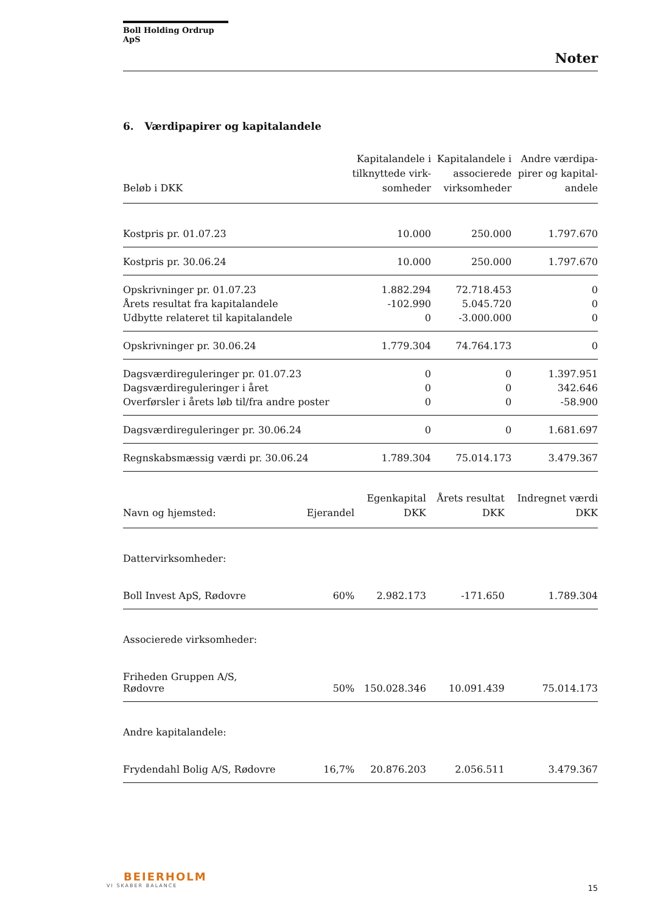Boll Holding Ordrup ApS
Noter
6. Værdipapirer og kapitalandele
| Beløb i DKK | Kapitalandele i tilknyttede virk- somheder | Kapitalandele i associerede virksomheder | Andre værdipa- pirer og kapital- andele |
| --- | --- | --- | --- |
| Kostpris pr. 01.07.23 | 10.000 | 250.000 | 1.797.670 |
| Kostpris pr. 30.06.24 | 10.000 | 250.000 | 1.797.670 |
| Opskrivninger pr. 01.07.23 | 1.882.294 | 72.718.453 | 0 |
| Årets resultat fra kapitalandele | -102.990 | 5.045.720 | 0 |
| Udbytte relateret til kapitalandele | 0 | -3.000.000 | 0 |
| Opskrivninger pr. 30.06.24 | 1.779.304 | 74.764.173 | 0 |
| Dagsværdireguleringer pr. 01.07.23 | 0 | 0 | 1.397.951 |
| Dagsværdireguleringer i året | 0 | 0 | 342.646 |
| Overførsler i årets løb til/fra andre poster | 0 | 0 | -58.900 |
| Dagsværdireguleringer pr. 30.06.24 | 0 | 0 | 1.681.697 |
| Regnskabsmæssig værdi pr. 30.06.24 | 1.789.304 | 75.014.173 | 3.479.367 |
| Navn og hjemsted: | Ejerandel | Egenkapital DKK | Årets resultat DKK | Indregnet værdi DKK |
| --- | --- | --- | --- | --- |
| Dattervirksomheder: | | | | |
| Boll Invest ApS, Rødovre | 60% | 2.982.173 | -171.650 | 1.789.304 |
| Associerede virksomheder: | | | | |
| Friheden Gruppen A/S, Rødovre | 50% | 150.028.346 | 10.091.439 | 75.014.173 |
| Andre kapitalandele: | | | | |
| Frydendahl Bolig A/S, Rødovre | 16,7% | 20.876.203 | 2.056.511 | 3.479.367 |
BEIERHOLM
VI SKABER BALANCE
15